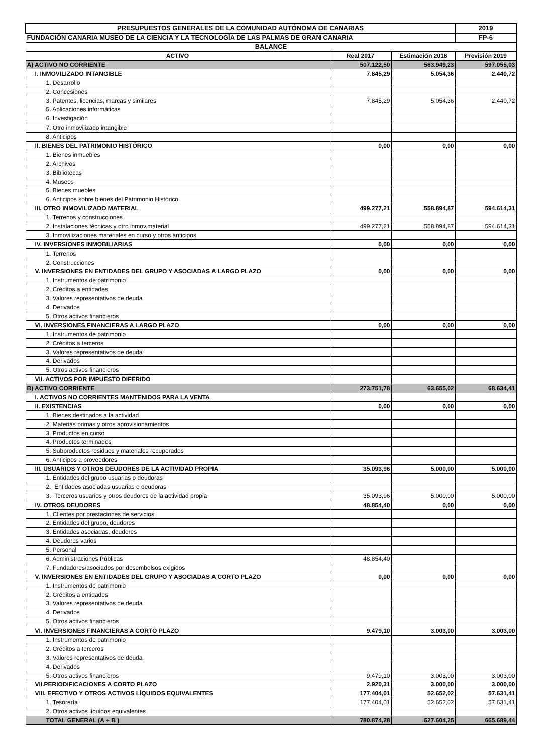| PRESUPUESTOS GENERALES DE LA COMUNIDAD AUTÓNOMA DE CANARIAS | | | 2019 |
| FUNDACIÓN CANARIA MUSEO DE LA CIENCIA Y LA TECNOLOGÍA DE LAS PALMAS DE GRAN CANARIA | | | FP-6 |
| BALANCE | | | |
| ACTIVO | Real 2017 | Estimación 2018 | Previsión 2019 |
| A) ACTIVO NO CORRIENTE | 507.122,50 | 563.949,23 | 597.055,03 |
| I. INMOVILIZADO INTANGIBLE | 7.845,29 | 5.054,36 | 2.440,72 |
| 1. Desarrollo | | | |
| 2. Concesiones | | | |
| 3. Patentes, licencias, marcas y similares | 7.845,29 | 5.054,36 | 2.440,72 |
| 5. Aplicaciones informáticas | | | |
| 6. Investigación | | | |
| 7. Otro inmovilizado intangible | | | |
| 8. Anticipos | | | |
| II. BIENES DEL PATRIMONIO HISTÓRICO | 0,00 | 0,00 | 0,00 |
| 1. Bienes inmuebles | | | |
| 2. Archivos | | | |
| 3. Bibliotecas | | | |
| 4. Museos | | | |
| 5. Bienes muebles | | | |
| 6. Anticipos sobre bienes del Patrimonio Histórico | | | |
| III. OTRO INMOVILIZADO MATERIAL | 499.277,21 | 558.894,87 | 594.614,31 |
| 1. Terrenos y construcciones | | | |
| 2. Instalaciones técnicas y otro inmov.material | 499.277,21 | 558.894,87 | 594.614,31 |
| 3. Inmovilizaciones materiales en curso y otros anticipos | | | |
| IV. INVERSIONES INMOBILIARIAS | 0,00 | 0,00 | 0,00 |
| 1. Terrenos | | | |
| 2. Construcciones | | | |
| V. INVERSIONES EN ENTIDADES DEL GRUPO Y ASOCIADAS A LARGO PLAZO | 0,00 | 0,00 | 0,00 |
| 1. Instrumentos de patrimonio | | | |
| 2. Créditos a entidades | | | |
| 3. Valores representativos de deuda | | | |
| 4. Derivados | | | |
| 5. Otros activos financieros | | | |
| VI. INVERSIONES FINANCIERAS A LARGO PLAZO | 0,00 | 0,00 | 0,00 |
| 1. Instrumentos de patrimonio | | | |
| 2. Créditos a terceros | | | |
| 3. Valores representativos de deuda | | | |
| 4. Derivados | | | |
| 5. Otros activos financieros | | | |
| VII. ACTIVOS POR IMPUESTO DIFERIDO | | | |
| B) ACTIVO CORRIENTE | 273.751,78 | 63.655,02 | 68.634,41 |
| I. ACTIVOS NO CORRIENTES MANTENIDOS PARA LA VENTA | | | |
| II. EXISTENCIAS | 0,00 | 0,00 | 0,00 |
| 1. Bienes destinados a la actividad | | | |
| 2. Materias primas y otros aprovisionamientos | | | |
| 3. Productos en curso | | | |
| 4. Productos terminados | | | |
| 5. Subproductos residuos y materiales recuperados | | | |
| 6. Anticipos a proveedores | | | |
| III. USUARIOS Y OTROS DEUDORES DE LA ACTIVIDAD PROPIA | 35.093,96 | 5.000,00 | 5.000,00 |
| 1. Entidades del grupo usuarias o deudoras | | | |
| 2. Entidades asociadas usuarias o deudoras | | | |
| 3. Terceros usuarios y otros deudores de la actividad propia | 35.093,96 | 5.000,00 | 5.000,00 |
| IV. OTROS DEUDORES | 48.854,40 | 0,00 | 0,00 |
| 1. Clientes por prestaciones de servicios | | | |
| 2. Entidades del grupo, deudores | | | |
| 3. Entidades asociadas, deudores | | | |
| 4. Deudores varios | | | |
| 5. Personal | | | |
| 6. Administraciones Públicas | 48.854,40 | | |
| 7. Fundadores/asociados por desembolsos exigidos | | | |
| V. INVERSIONES EN ENTIDADES DEL GRUPO Y ASOCIADAS A CORTO PLAZO | 0,00 | 0,00 | 0,00 |
| 1. Instrumentos de patrimonio | | | |
| 2. Créditos a entidades | | | |
| 3. Valores representativos de deuda | | | |
| 4. Derivados | | | |
| 5. Otros activos financieros | | | |
| VI. INVERSIONES FINANCIERAS A CORTO PLAZO | 9.479,10 | 3.003,00 | 3.003,00 |
| 1. Instrumentos de patrimonio | | | |
| 2. Créditos a terceros | | | |
| 3. Valores representativos de deuda | | | |
| 4. Derivados | | | |
| 5. Otros activos financieros | 9.479,10 | 3.003,00 | 3.003,00 |
| VII.PERIODIFICACIONES A CORTO PLAZO | 2.920,31 | 3.000,00 | 3.000,00 |
| VIII. EFECTIVO Y OTROS ACTIVOS LÍQUIDOS EQUIVALENTES | 177.404,01 | 52.652,02 | 57.631,41 |
| 1. Tesorería | 177.404,01 | 52.652,02 | 57.631,41 |
| 2. Otros activos líquidos equivalentes | | | |
| TOTAL GENERAL (A + B ) | 780.874,28 | 627.604,25 | 665.689,44 |